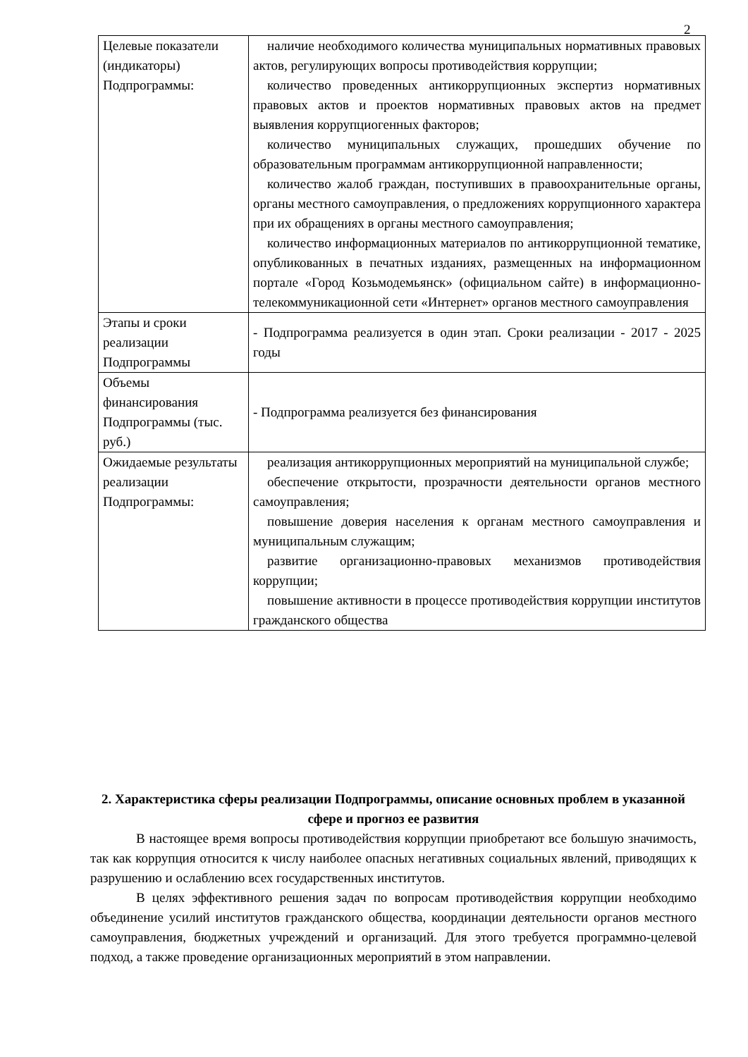2
| Целевые показатели (индикаторы) Подпрограммы: | наличие необходимого количества муниципальных нормативных правовых актов, регулирующих вопросы противодействия коррупции; количество проведенных антикоррупционных экспертиз нормативных правовых актов и проектов нормативных правовых актов на предмет выявления коррупциогенных факторов; количество муниципальных служащих, прошедших обучение по образовательным программам антикоррупционной направленности; количество жалоб граждан, поступивших в правоохранительные органы, органы местного самоуправления, о предложениях коррупционного характера при их обращениях в органы местного самоуправления; количество информационных материалов по антикоррупционной тематике, опубликованных в печатных изданиях, размещенных на информационном портале «Город Козьмодемьянск» (официальном сайте) в информационно-телекоммуникационной сети «Интернет» органов местного самоуправления |
| Этапы и сроки реализации Подпрограммы | - Подпрограмма реализуется в один этап. Сроки реализации - 2017 - 2025 годы |
| Объемы финансирования Подпрограммы (тыс. руб.) | - Подпрограмма реализуется без финансирования |
| Ожидаемые результаты реализации Подпрограммы: | реализация антикоррупционных мероприятий на муниципальной службе; обеспечение открытости, прозрачности деятельности органов местного самоуправления; повышение доверия населения к органам местного самоуправления и муниципальным служащим; развитие организационно-правовых механизмов противодействия коррупции; повышение активности в процессе противодействия коррупции институтов гражданского общества |
2. Характеристика сферы реализации Подпрограммы, описание основных проблем в указанной сфере и прогноз ее развития
В настоящее время вопросы противодействия коррупции приобретают все большую значимость, так как коррупция относится к числу наиболее опасных негативных социальных явлений, приводящих к разрушению и ослаблению всех государственных институтов.
В целях эффективного решения задач по вопросам противодействия коррупции необходимо объединение усилий институтов гражданского общества, координации деятельности органов местного самоуправления, бюджетных учреждений и организаций. Для этого требуется программно-целевой подход, а также проведение организационных мероприятий в этом направлении.